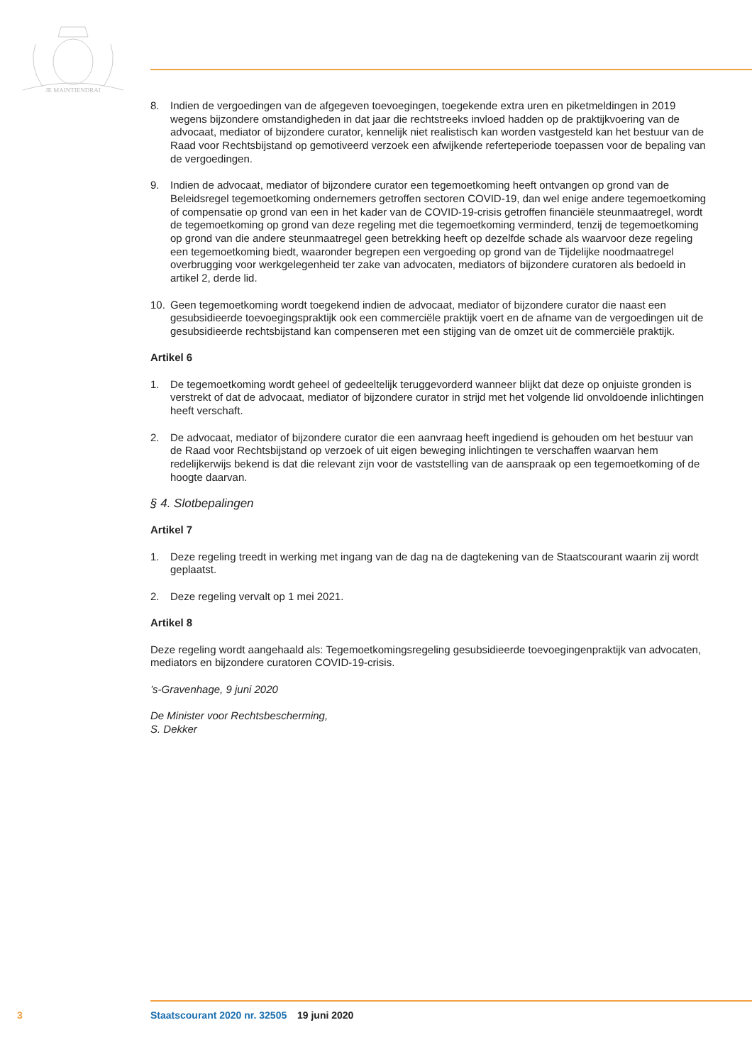JE MAINTIENDRAI
8. Indien de vergoedingen van de afgegeven toevoegingen, toegekende extra uren en piketmeldingen in 2019 wegens bijzondere omstandigheden in dat jaar die rechtstreeks invloed hadden op de praktijkvoering van de advocaat, mediator of bijzondere curator, kennelijk niet realistisch kan worden vastgesteld kan het bestuur van de Raad voor Rechtsbijstand op gemotiveerd verzoek een afwijkende referteperiode toepassen voor de bepaling van de vergoedingen.
9. Indien de advocaat, mediator of bijzondere curator een tegemoetkoming heeft ontvangen op grond van de Beleidsregel tegemoetkoming ondernemers getroffen sectoren COVID-19, dan wel enige andere tegemoetkoming of compensatie op grond van een in het kader van de COVID-19-crisis getroffen financiële steunmaatregel, wordt de tegemoetkoming op grond van deze regeling met die tegemoetkoming verminderd, tenzij de tegemoetkoming op grond van die andere steunmaatregel geen betrekking heeft op dezelfde schade als waarvoor deze regeling een tegemoetkoming biedt, waaronder begrepen een vergoeding op grond van de Tijdelijke noodmaatregel overbrugging voor werkgelegenheid ter zake van advocaten, mediators of bijzondere curatoren als bedoeld in artikel 2, derde lid.
10. Geen tegemoetkoming wordt toegekend indien de advocaat, mediator of bijzondere curator die naast een gesubsidieerde toevoegingspraktijk ook een commerciële praktijk voert en de afname van de vergoedingen uit de gesubsidieerde rechtsbijstand kan compenseren met een stijging van de omzet uit de commerciële praktijk.
Artikel 6
1. De tegemoetkoming wordt geheel of gedeeltelijk teruggevorderd wanneer blijkt dat deze op onjuiste gronden is verstrekt of dat de advocaat, mediator of bijzondere curator in strijd met het volgende lid onvoldoende inlichtingen heeft verschaft.
2. De advocaat, mediator of bijzondere curator die een aanvraag heeft ingediend is gehouden om het bestuur van de Raad voor Rechtsbijstand op verzoek of uit eigen beweging inlichtingen te verschaffen waarvan hem redelijkerwijs bekend is dat die relevant zijn voor de vaststelling van de aanspraak op een tegemoetkoming of de hoogte daarvan.
§ 4. Slotbepalingen
Artikel 7
1. Deze regeling treedt in werking met ingang van de dag na de dagtekening van de Staatscourant waarin zij wordt geplaatst.
2. Deze regeling vervalt op 1 mei 2021.
Artikel 8
Deze regeling wordt aangehaald als: Tegemoetkomingsregeling gesubsidieerde toevoegingenpraktijk van advocaten, mediators en bijzondere curatoren COVID-19-crisis.
’s-Gravenhage, 9 juni 2020
De Minister voor Rechtsbescherming,
S. Dekker
3 Staatscourant 2020 nr. 32505 19 juni 2020